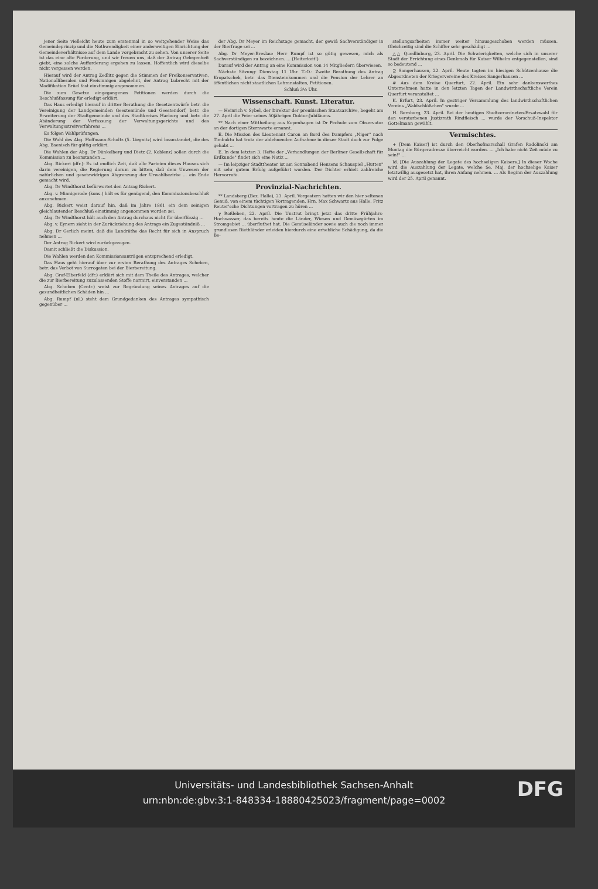jener Seite vielleicht heute zum erstenmal in so weitgehender Weise das Gemeindeprinzip und die Nothwendigkeit einer anderweitigen Einrichtung der Gemeindeverhältnisse auf dem Lande vorgebracht zu sehen. Von unserer Seite ist das eine alte Forderung, und wir freuen uns, daß der Antrag Gelegenheit giebt, eine solche Aufforderung ergehen zu lassen. Hoffentlich wird dieselbe nicht vergessen werden.
Hierauf wird der Antrag Zedlitz gegen die Stimmen der Freikonservativen, Nationalliberalen und Freisinnigen abgelehnt, der Antrag Lubrecht mit der Modifikation Brüel fast einstimmig angenommen.
Die zum Gesetze eingegangenen Petitionen werden durch die Beschlußfassung für erledigt erklärt.
Das Haus erledigt hierauf in dritter Berathung die Gesetzentwürfe betr. die Vereinigung der Landgemeinden Geestemünde und Geestendorf, betr. die Erweiterung der Stadtgemeinde und des Stadtkreises Harburg und betr. die Abänderung der Verfassung der Verwaltungsgerichte und des Verwaltungsstreitverfahrens ...
Es folgen Wahlprüfungen.
Die Wahl des Abg. Hoffmann-Scholtz (5. Liegnitz) wird beanstandet, die des Abg. Baenisch für gültig erklärt.
Die Wahlen der Abg. Dr Dünkelberg und Dietz (2. Koblenz) sollen durch die Kommission zu beanstanden ...
Abg. Rickert (dfr.): Es ist endlich Zeit, daß alle Parteien dieses Hauses sich darin vereinigen, die Regierung darum zu bitten, daß dem Unwesen der natürlichen und gesetzwidrigen Abgrenzung der Urwahlbezirke ... ein Ende gemacht wird.
Abg. Dr Windthorst befürwortet den Antrag Rickert.
Abg. v. Minnigerode (kons.) hält es für genügend, den Kommissionsbeschluß anzunehmen.
Abg. Rickert weist darauf hin, daß im Jahre 1861 ein dem seinigen gleichlautender Beschluß einstimmig angenommen worden sei.
Abg. Dr Windthorst hält auch den Antrag durchaus nicht für überflüssig ...
Abg. v. Eynern sieht in der Zurückziehung des Antrags ein Zugeständniß ...
Abg. Dr Gerlich meint, daß die Landräthe das Recht für sich in Anspruch nehmen ...
Der Antrag Rickert wird zurückgezogen.
Damit schließt die Diskussion.
Die Wahlen werden den Kommissionsanträgen entsprechend erledigt.
Das Haus geht hierauf über zur ersten Berathung des Antrages Scheben, betr. das Verbot von Surrogaten bei der Bierbereitung.
Abg. Graf-Elberfeld (dfr.) erklärt sich mit dem Theile des Antrages, welcher die zur Bierbereitung zuzulassenden Stoffe normirt, einverstanden ...
Abg. Scheben (Centr.) weist zur Begründung seines Antrages auf die gesundheitlichen Schäden hin ...
Abg. Rumpf (nl.) steht dem Grundgedanken des Antrages sympathisch gegenüber ...
der Abg. Dr Meyer im Reichstage gemacht, der gewiß Sachverständiger in der Bierfrage sei ...
Abg. Dr Meyer-Breslau: Herr Rumpf ist so gütig gewesen, mich als Sachverständigen zu bezeichnen. ... (Heiterkeit!)
Darauf wird der Antrag an eine Kommission von 14 Mitgliedern überwiesen.
Nächste Sitzung: Dienstag 11 Uhr. T.-O.: Zweite Berathung des Antrag Kropatschek, betr. das Diensteinkommen und die Pension der Lehrer an öffentlichen nicht staatlichen Lehranstalten, Petitionen.
Schluß 3½ Uhr.
Wissenschaft. Kunst. Literatur.
— Heinrich v. Sybel, der Direktor der preußischen Staatsarchive, begeht am 27. April die Feier seines 50jährigen Doktor-Jubiläums.
** Nach einer Mittheilung aus Kopenhagen ist Dr Pechule zum Observator an der dortigen Sternwarte ernannt.
E. Die Mission des Lieutenant Caron an Bord des Dampfers „Niger" nach Timbuktu hat trotz der ablehnenden Aufnahme in dieser Stadt doch zur Folge gehabt ...
E. In dem letzten 3. Hefte der „Verhandlungen der Berliner Gesellschaft für Erdkunde" findet sich eine Notiz ...
— Im leipziger Stadttheater ist am Sonnabend Henzens Schauspiel „Hutten" mit sehr gutem Erfolg aufgeführt worden. Der Dichter erhielt zahlreiche Hervorrufe.
Provinzial-Nachrichten.
** Landsberg (Bez. Halle), 23. April. Vorgestern hatten wir den hier seltenen Genuß, von einem tüchtigen Vortragenden, Hrn. Max Schwartz aus Halle, Fritz Reuter'sche Dichtungen vortragen zu hören ...
γ Roßleben, 22. April. Die Unstrut bringt jetzt das dritte Frühjahrs-Hochwasser, das bereits heute die Länder, Wiesen und Gemüsegärten im Stromgebiet ... überfluthet hat. Die Gemüseländer sowie auch die noch immer grundlosen Riethländer erleiden hierdurch eine erhebliche Schädigung, da die Be-
stellungsarbeiten immer weiter hinausgeschoben werden müssen. Gleichzeitig sind die Schiffer sehr geschädigt ...
△△ Quedlinburg, 23. April. Die Schwierigkeiten, welche sich in unserer Stadt der Errichtung eines Denkmals für Kaiser Wilhelm entgegenstellen, sind so bedeutend ...
⊇ Sangerhausen, 22. April. Heute tagten im hiesigen Schützenhause die Abgeordneten der Kriegervereine des Kreises Sangerhausen ...
# Aus dem Kreise Querfurt, 22. April. Ein sehr dankenswerthes Unternehmen hatte in den letzten Tagen der Landwirthschaftliche Verein Querfurt veranstaltet ...
K. Erfurt, 23. April. In gestriger Versammlung des landwirthschaftlichen Vereins „Waldschlößchen" wurde ...
H. Bernburg, 23. April. Bei der heutigen Stadtverordneten-Ersatzwahl für den verstorbenen Justizrath Rindfleisch ... wurde der Vorschuß-Inspektor Gottelmann gewählt.
Vermischtes.
+ [Dem Kaiser] ist durch den Oberhofmarschall Grafen Radolinski am Montag die Bürgeradresse überreicht worden. ... „Ich habe nicht Zeit müde zu sein!" ...
ld. [Die Auszahlung der Legate des hochseligen Kaisers.] In dieser Woche wird die Auszahlung der Legate, welche Se. Maj. der hochselige Kaiser letztwillig ausgesetzt hat, ihren Anfang nehmen. ... Als Beginn der Auszahlung wird der 25. April genannt.
Universitäts- und Landesbibliothek Sachsen-Anhalt
urn:nbn:de:gbv:3:1-848334-18880425023/fragment/page=0002
DFG